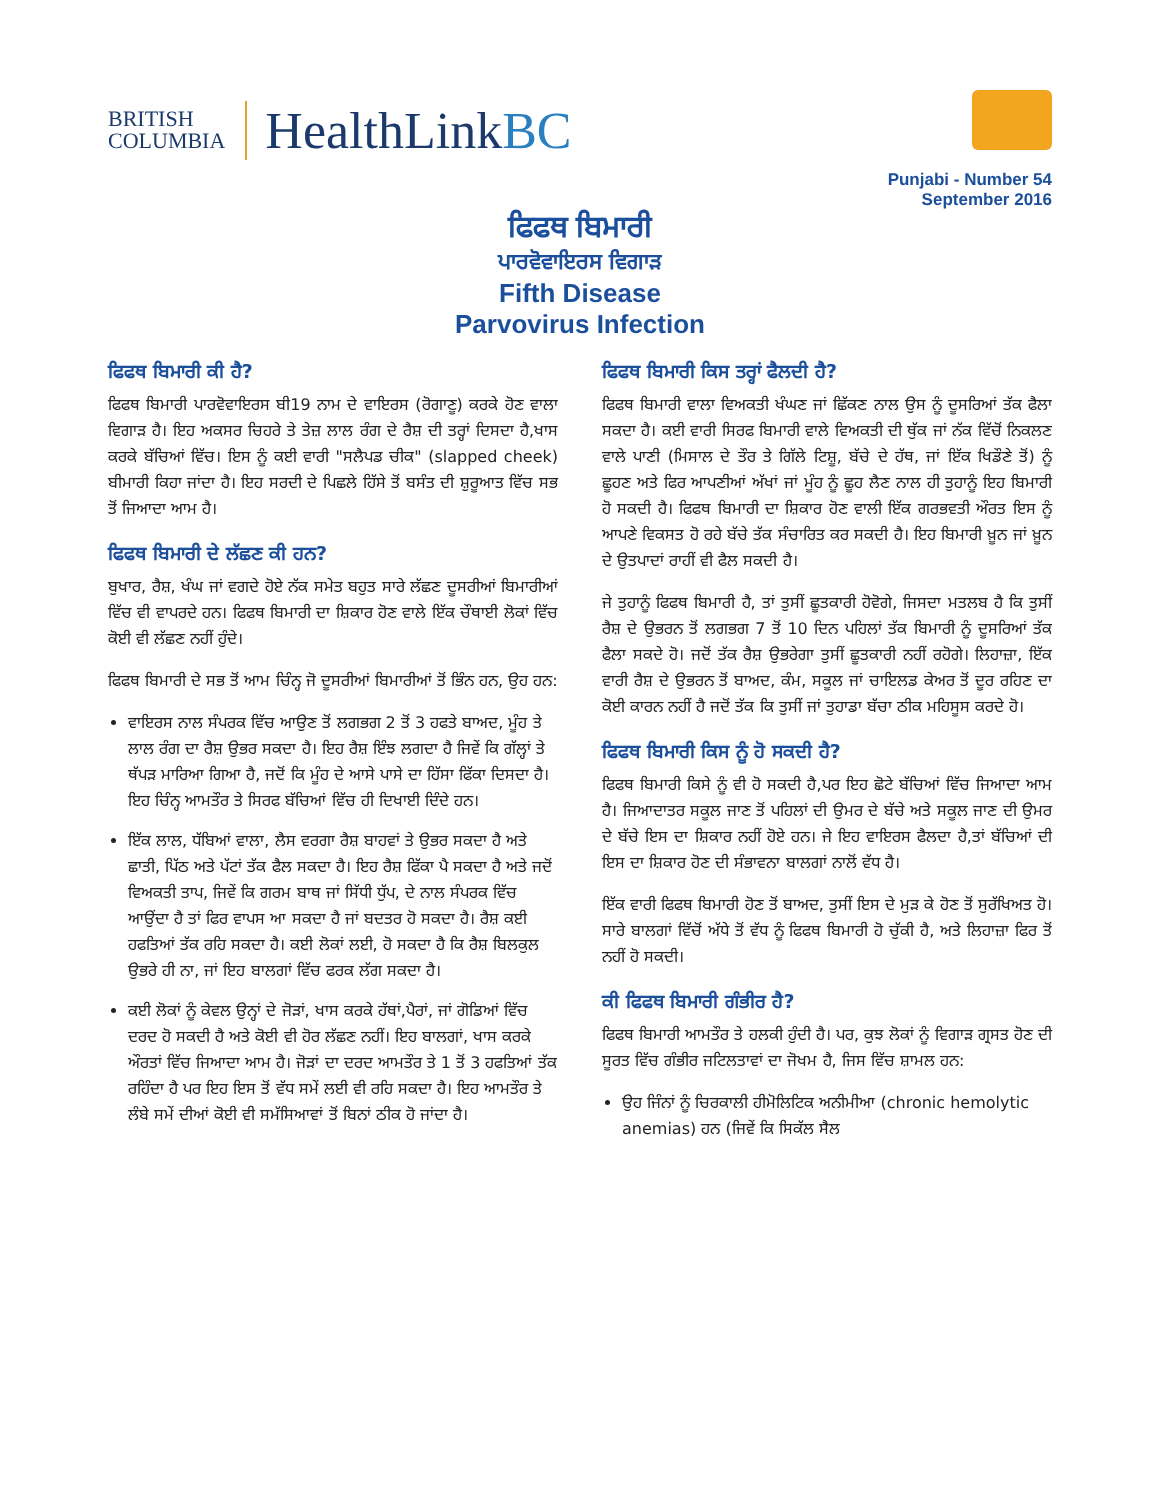BRITISH
COLUMBIA
HealthLinkBC
Punjabi - Number 54
September 2016
ਫਿਫਥ ਬਿਮਾਰੀ
ਪਾਰਵੋਵਾਇਰਸ ਵਿਗਾੜ
Fifth Disease
Parvovirus Infection
ਫਿਫਥ ਬਿਮਾਰੀ ਕੀ ਹੈ?
ਫਿਫਥ ਬਿਮਾਰੀ ਪਾਰਵੋਵਾਇਰਸ ਬੀ19 ਨਾਮ ਦੇ ਵਾਇਰਸ (ਰੋਗਾਣੂ) ਕਰਕੇ ਹੋਣ ਵਾਲਾ ਵਿਗਾੜ ਹੈ। ਇਹ ਅਕਸਰ ਚਿਹਰੇ ਤੇ ਤੇਜ਼ ਲਾਲ ਰੰਗ ਦੇ ਰੈਸ਼ ਦੀ ਤਰ੍ਹਾਂ ਦਿਸਦਾ ਹੈ,ਖਾਸ ਕਰਕੇ ਬੱਚਿਆਂ ਵਿੱਚ। ਇਸ ਨੂੰ ਕਈ ਵਾਰੀ "ਸਲੈਪਡ ਚੀਕ" (slapped cheek) ਬੀਮਾਰੀ ਕਿਹਾ ਜਾਂਦਾ ਹੈ। ਇਹ ਸਰਦੀ ਦੇ ਪਿਛਲੇ ਹਿੱਸੇ ਤੋਂ ਬਸੰਤ ਦੀ ਸ਼ੁਰੂਆਤ ਵਿੱਚ ਸਭ ਤੋਂ ਜਿਆਦਾ ਆਮ ਹੈ।
ਫਿਫਥ ਬਿਮਾਰੀ ਦੇ ਲੱਛਣ ਕੀ ਹਨ?
ਬੁਖਾਰ, ਰੈਸ਼, ਖੰਘ ਜਾਂ ਵਗਦੇ ਹੋਏ ਨੱਕ ਸਮੇਤ ਬਹੁਤ ਸਾਰੇ ਲੱਛਣ ਦੂਸਰੀਆਂ ਬਿਮਾਰੀਆਂ ਵਿੱਚ ਵੀ ਵਾਪਰਦੇ ਹਨ। ਫਿਫਥ ਬਿਮਾਰੀ ਦਾ ਸ਼ਿਕਾਰ ਹੋਣ ਵਾਲੇ ਇੱਕ ਚੌਥਾਈ ਲੋਕਾਂ ਵਿੱਚ ਕੋਈ ਵੀ ਲੱਛਣ ਨਹੀਂ ਹੁੰਦੇ।
ਫਿਫਥ ਬਿਮਾਰੀ ਦੇ ਸਭ ਤੋਂ ਆਮ ਚਿੰਨ੍ਹ ਜੋ ਦੂਸਰੀਆਂ ਬਿਮਾਰੀਆਂ ਤੋਂ ਭਿੰਨ ਹਨ, ਉਹ ਹਨ:
ਵਾਇਰਸ ਨਾਲ ਸੰਪਰਕ ਵਿੱਚ ਆਉਣ ਤੋਂ ਲਗਭਗ 2 ਤੋਂ 3 ਹਫਤੇ ਬਾਅਦ, ਮੂੰਹ ਤੇ ਲਾਲ ਰੰਗ ਦਾ ਰੈਸ਼ ਉਭਰ ਸਕਦਾ ਹੈ। ਇਹ ਰੈਸ਼ ਇੰਝ ਲਗਦਾ ਹੈ ਜਿਵੇਂ ਕਿ ਗੱਲ੍ਹਾਂ ਤੇ ਥੱਪੜ ਮਾਰਿਆ ਗਿਆ ਹੈ, ਜਦੋਂ ਕਿ ਮੂੰਹ ਦੇ ਆਸੇ ਪਾਸੇ ਦਾ ਹਿੱਸਾ ਫਿੱਕਾ ਦਿਸਦਾ ਹੈ। ਇਹ ਚਿੰਨ੍ਹ ਆਮਤੌਰ ਤੇ ਸਿਰਫ ਬੱਚਿਆਂ ਵਿੱਚ ਹੀ ਦਿਖਾਈ ਦਿੰਦੇ ਹਨ।
ਇੱਕ ਲਾਲ, ਧੱਬਿਆਂ ਵਾਲਾ, ਲੈਸ ਵਰਗਾ ਰੈਸ਼ ਬਾਹਵਾਂ ਤੇ ਉਭਰ ਸਕਦਾ ਹੈ ਅਤੇ ਛਾਤੀ, ਪਿੱਠ ਅਤੇ ਪੱਟਾਂ ਤੱਕ ਫੈਲ ਸਕਦਾ ਹੈ। ਇਹ ਰੈਸ਼ ਫਿੱਕਾ ਪੈ ਸਕਦਾ ਹੈ ਅਤੇ ਜਦੋਂ ਵਿਅਕਤੀ ਤਾਪ, ਜਿਵੇਂ ਕਿ ਗਰਮ ਬਾਥ ਜਾਂ ਸਿੱਧੀ ਧੁੱਪ, ਦੇ ਨਾਲ ਸੰਪਰਕ ਵਿੱਚ ਆਉਂਦਾ ਹੈ ਤਾਂ ਫਿਰ ਵਾਪਸ ਆ ਸਕਦਾ ਹੈ ਜਾਂ ਬਦਤਰ ਹੋ ਸਕਦਾ ਹੈ। ਰੈਸ਼ ਕਈ ਹਫਤਿਆਂ ਤੱਕ ਰਹਿ ਸਕਦਾ ਹੈ। ਕਈ ਲੋਕਾਂ ਲਈ, ਹੋ ਸਕਦਾ ਹੈ ਕਿ ਰੈਸ਼ ਬਿਲਕੁਲ ਉਭਰੇ ਹੀ ਨਾ, ਜਾਂ ਇਹ ਬਾਲਗਾਂ ਵਿੱਚ ਫਰਕ ਲੱਗ ਸਕਦਾ ਹੈ।
ਕਈ ਲੋਕਾਂ ਨੂੰ ਕੇਵਲ ਉਨ੍ਹਾਂ ਦੇ ਜੋੜਾਂ, ਖਾਸ ਕਰਕੇ ਹੱਥਾਂ,ਪੈਰਾਂ, ਜਾਂ ਗੋਡਿਆਂ ਵਿੱਚ ਦਰਦ ਹੋ ਸਕਦੀ ਹੈ ਅਤੇ ਕੋਈ ਵੀ ਹੋਰ ਲੱਛਣ ਨਹੀਂ। ਇਹ ਬਾਲਗਾਂ, ਖਾਸ ਕਰਕੇ ਔਰਤਾਂ ਵਿੱਚ ਜਿਆਦਾ ਆਮ ਹੈ। ਜੋੜਾਂ ਦਾ ਦਰਦ ਆਮਤੌਰ ਤੇ 1 ਤੋਂ 3 ਹਫਤਿਆਂ ਤੱਕ ਰਹਿੰਦਾ ਹੈ ਪਰ ਇਹ ਇਸ ਤੋਂ ਵੱਧ ਸਮੇਂ ਲਈ ਵੀ ਰਹਿ ਸਕਦਾ ਹੈ। ਇਹ ਆਮਤੌਰ ਤੇ ਲੰਬੇ ਸਮੇਂ ਦੀਆਂ ਕੋਈ ਵੀ ਸਮੱਸਿਆਵਾਂ ਤੋਂ ਬਿਨਾਂ ਠੀਕ ਹੋ ਜਾਂਦਾ ਹੈ।
ਫਿਫਥ ਬਿਮਾਰੀ ਕਿਸ ਤਰ੍ਹਾਂ ਫੈਲਦੀ ਹੈ?
ਫਿਫਥ ਬਿਮਾਰੀ ਵਾਲਾ ਵਿਅਕਤੀ ਖੰਘਣ ਜਾਂ ਛਿੱਕਣ ਨਾਲ ਉਸ ਨੂੰ ਦੂਸਰਿਆਂ ਤੱਕ ਫੈਲਾ ਸਕਦਾ ਹੈ। ਕਈ ਵਾਰੀ ਸਿਰਫ ਬਿਮਾਰੀ ਵਾਲੇ ਵਿਅਕਤੀ ਦੀ ਥੁੱਕ ਜਾਂ ਨੱਕ ਵਿੱਚੋਂ ਨਿਕਲਣ ਵਾਲੇ ਪਾਣੀ (ਮਿਸਾਲ ਦੇ ਤੌਰ ਤੇ ਗਿੱਲੇ ਟਿਸ਼ੂ, ਬੱਚੇ ਦੇ ਹੱਥ, ਜਾਂ ਇੱਕ ਖਿਡੌਣੇ ਤੋਂ) ਨੂੰ ਛੂਹਣ ਅਤੇ ਫਿਰ ਆਪਣੀਆਂ ਅੱਖਾਂ ਜਾਂ ਮੂੰਹ ਨੂੰ ਛੂਹ ਲੈਣ ਨਾਲ ਹੀ ਤੁਹਾਨੂੰ ਇਹ ਬਿਮਾਰੀ ਹੋ ਸਕਦੀ ਹੈ। ਫਿਫਥ ਬਿਮਾਰੀ ਦਾ ਸ਼ਿਕਾਰ ਹੋਣ ਵਾਲੀ ਇੱਕ ਗਰਭਵਤੀ ਔਰਤ ਇਸ ਨੂੰ ਆਪਣੇ ਵਿਕਸਤ ਹੋ ਰਹੇ ਬੱਚੇ ਤੱਕ ਸੰਚਾਰਿਤ ਕਰ ਸਕਦੀ ਹੈ। ਇਹ ਬਿਮਾਰੀ ਖ਼ੂਨ ਜਾਂ ਖ਼ੂਨ ਦੇ ਉਤਪਾਦਾਂ ਰਾਹੀਂ ਵੀ ਫੈਲ ਸਕਦੀ ਹੈ।
ਜੇ ਤੁਹਾਨੂੰ ਫਿਫਥ ਬਿਮਾਰੀ ਹੈ, ਤਾਂ ਤੁਸੀਂ ਛੂਤਕਾਰੀ ਹੋਵੋਗੇ, ਜਿਸਦਾ ਮਤਲਬ ਹੈ ਕਿ ਤੁਸੀਂ ਰੈਸ਼ ਦੇ ਉਭਰਨ ਤੋਂ ਲਗਭਗ 7 ਤੋਂ 10 ਦਿਨ ਪਹਿਲਾਂ ਤੱਕ ਬਿਮਾਰੀ ਨੂੰ ਦੂਸਰਿਆਂ ਤੱਕ ਫੈਲਾ ਸਕਦੇ ਹੋ। ਜਦੋਂ ਤੱਕ ਰੈਸ਼ ਉਭਰੇਗਾ ਤੁਸੀਂ ਛੂਤਕਾਰੀ ਨਹੀਂ ਰਹੋਗੇ। ਲਿਹਾਜ਼ਾ, ਇੱਕ ਵਾਰੀ ਰੈਸ਼ ਦੇ ਉਭਰਨ ਤੋਂ ਬਾਅਦ, ਕੰਮ, ਸਕੂਲ ਜਾਂ ਚਾਇਲਡ ਕੇਅਰ ਤੋਂ ਦੂਰ ਰਹਿਣ ਦਾ ਕੋਈ ਕਾਰਨ ਨਹੀਂ ਹੈ ਜਦੋਂ ਤੱਕ ਕਿ ਤੁਸੀਂ ਜਾਂ ਤੁਹਾਡਾ ਬੱਚਾ ਠੀਕ ਮਹਿਸੂਸ ਕਰਦੇ ਹੋ।
ਫਿਫਥ ਬਿਮਾਰੀ ਕਿਸ ਨੂੰ ਹੋ ਸਕਦੀ ਹੈ?
ਫਿਫਥ ਬਿਮਾਰੀ ਕਿਸੇ ਨੂੰ ਵੀ ਹੋ ਸਕਦੀ ਹੈ,ਪਰ ਇਹ ਛੋਟੇ ਬੱਚਿਆਂ ਵਿੱਚ ਜਿਆਦਾ ਆਮ ਹੈ। ਜਿਆਦਾਤਰ ਸਕੂਲ ਜਾਣ ਤੋਂ ਪਹਿਲਾਂ ਦੀ ਉਮਰ ਦੇ ਬੱਚੇ ਅਤੇ ਸਕੂਲ ਜਾਣ ਦੀ ਉਮਰ ਦੇ ਬੱਚੇ ਇਸ ਦਾ ਸ਼ਿਕਾਰ ਨਹੀਂ ਹੋਏ ਹਨ। ਜੇ ਇਹ ਵਾਇਰਸ ਫੈਲਦਾ ਹੈ,ਤਾਂ ਬੱਚਿਆਂ ਦੀ ਇਸ ਦਾ ਸ਼ਿਕਾਰ ਹੋਣ ਦੀ ਸੰਭਾਵਨਾ ਬਾਲਗਾਂ ਨਾਲੋਂ ਵੱਧ ਹੈ।
ਇੱਕ ਵਾਰੀ ਫਿਫਥ ਬਿਮਾਰੀ ਹੋਣ ਤੋਂ ਬਾਅਦ, ਤੁਸੀਂ ਇਸ ਦੇ ਮੁੜ ਕੇ ਹੋਣ ਤੋਂ ਸੁਰੱਖਿਅਤ ਹੋ। ਸਾਰੇ ਬਾਲਗਾਂ ਵਿੱਚੋਂ ਅੱਧੇ ਤੋਂ ਵੱਧ ਨੂੰ ਫਿਫਥ ਬਿਮਾਰੀ ਹੋ ਚੁੱਕੀ ਹੈ, ਅਤੇ ਲਿਹਾਜ਼ਾ ਫਿਰ ਤੋਂ ਨਹੀਂ ਹੋ ਸਕਦੀ।
ਕੀ ਫਿਫਥ ਬਿਮਾਰੀ ਗੰਭੀਰ ਹੈ?
ਫਿਫਥ ਬਿਮਾਰੀ ਆਮਤੌਰ ਤੇ ਹਲਕੀ ਹੁੰਦੀ ਹੈ। ਪਰ, ਕੁਝ ਲੋਕਾਂ ਨੂੰ ਵਿਗਾੜ ਗ੍ਰਸਤ ਹੋਣ ਦੀ ਸੂਰਤ ਵਿੱਚ ਗੰਭੀਰ ਜਟਿਲਤਾਵਾਂ ਦਾ ਜੋਖਮ ਹੈ, ਜਿਸ ਵਿੱਚ ਸ਼ਾਮਲ ਹਨ:
ਉਹ ਜਿੰਨਾਂ ਨੂੰ ਚਿਰਕਾਲੀ ਹੀਮੋਲਿਟਿਕ ਅਨੀਮੀਆ (chronic hemolytic anemias) ਹਨ (ਜਿਵੇਂ ਕਿ ਸਿਕੱਲ ਸੈਲ